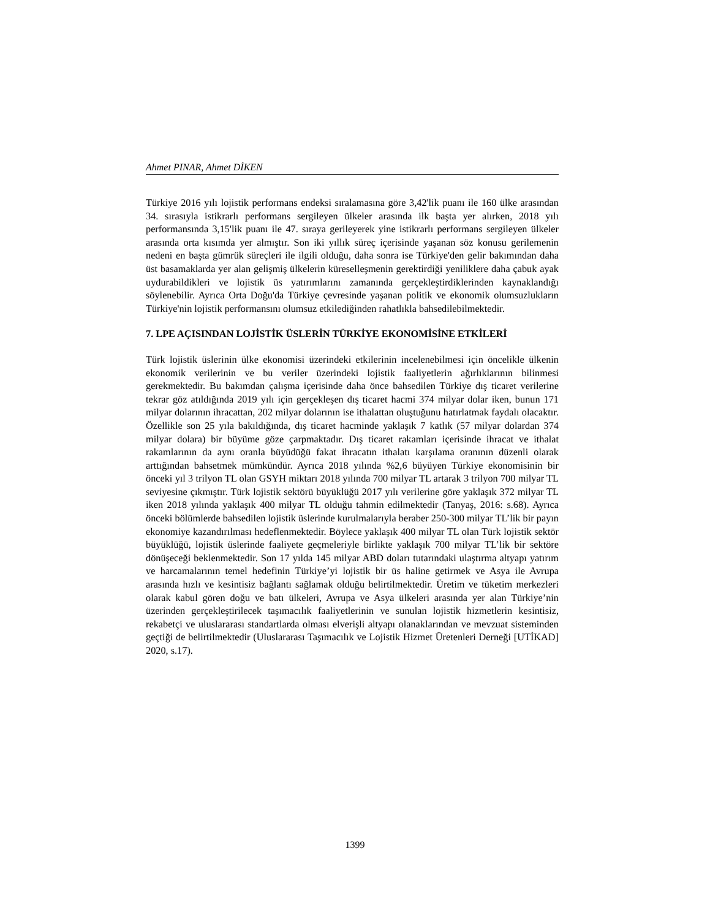Ahmet PINAR, Ahmet DİKEN
Türkiye 2016 yılı lojistik performans endeksi sıralamasına göre 3,42'lik puanı ile 160 ülke arasından 34. sırasıyla istikrarlı performans sergileyen ülkeler arasında ilk başta yer alırken, 2018 yılı performansında 3,15'lik puanı ile 47. sıraya gerileyerek yine istikrarlı performans sergileyen ülkeler arasında orta kısımda yer almıştır. Son iki yıllık süreç içerisinde yaşanan söz konusu gerilemenin nedeni en başta gümrük süreçleri ile ilgili olduğu, daha sonra ise Türkiye'den gelir bakımından daha üst basamaklarda yer alan gelişmiş ülkelerin küreselleşmenin gerektirdiği yeniliklere daha çabuk ayak uydurabildikleri ve lojistik üs yatırımlarını zamanında gerçekleştirdiklerinden kaynaklandığı söylenebilir. Ayrıca Orta Doğu'da Türkiye çevresinde yaşanan politik ve ekonomik olumsuzlukların Türkiye'nin lojistik performansını olumsuz etkilediğinden rahatlıkla bahsedilebilmektedir.
7. LPE AÇISINDAN LOJİSTİK ÜSLERİN TÜRKİYE EKONOMİSİNE ETKİLERİ
Türk lojistik üslerinin ülke ekonomisi üzerindeki etkilerinin incelenebilmesi için öncelikle ülkenin ekonomik verilerinin ve bu veriler üzerindeki lojistik faaliyetlerin ağırlıklarının bilinmesi gerekmektedir. Bu bakımdan çalışma içerisinde daha önce bahsedilen Türkiye dış ticaret verilerine tekrar göz atıldığında 2019 yılı için gerçekleşen dış ticaret hacmi 374 milyar dolar iken, bunun 171 milyar dolarının ihracattan, 202 milyar dolarının ise ithalattan oluştuğunu hatırlatmak faydalı olacaktır. Özellikle son 25 yıla bakıldığında, dış ticaret hacminde yaklaşık 7 katlık (57 milyar dolardan 374 milyar dolara) bir büyüme göze çarpmaktadır. Dış ticaret rakamları içerisinde ihracat ve ithalat rakamlarının da aynı oranla büyüdüğü fakat ihracatın ithalatı karşılama oranının düzenli olarak arttığından bahsetmek mümkündür. Ayrıca 2018 yılında %2,6 büyüyen Türkiye ekonomisinin bir önceki yıl 3 trilyon TL olan GSYH miktarı 2018 yılında 700 milyar TL artarak 3 trilyon 700 milyar TL seviyesine çıkmıştır. Türk lojistik sektörü büyüklüğü 2017 yılı verilerine göre yaklaşık 372 milyar TL iken 2018 yılında yaklaşık 400 milyar TL olduğu tahmin edilmektedir (Tanyaş, 2016: s.68). Ayrıca önceki bölümlerde bahsedilen lojistik üslerinde kurulmalarıyla beraber 250-300 milyar TL’lik bir payın ekonomiye kazandırılması hedeflenmektedir. Böylece yaklaşık 400 milyar TL olan Türk lojistik sektör büyüklüğü, lojistik üslerinde faaliyete geçmeleriyle birlikte yaklaşık 700 milyar TL’lik bir sektöre dönüşeceği beklenmektedir. Son 17 yılda 145 milyar ABD doları tutarındaki ulaştırma altyapı yatırım ve harcamalarının temel hedefinin Türkiye’yi lojistik bir üs haline getirmek ve Asya ile Avrupa arasında hızlı ve kesintisiz bağlantı sağlamak olduğu belirtilmektedir. Üretim ve tüketim merkezleri olarak kabul gören doğu ve batı ülkeleri, Avrupa ve Asya ülkeleri arasında yer alan Türkiye’nin üzerinden gerçekleştirilecek taşımacılık faaliyetlerinin ve sunulan lojistik hizmetlerin kesintisiz, rekabetçi ve uluslararası standartlarda olması elverişli altyapı olanaklarından ve mevzuat sisteminden geçtiği de belirtilmektedir (Uluslararası Taşımacılık ve Lojistik Hizmet Üretenleri Derneği [UTİKAD] 2020, s.17).
1399